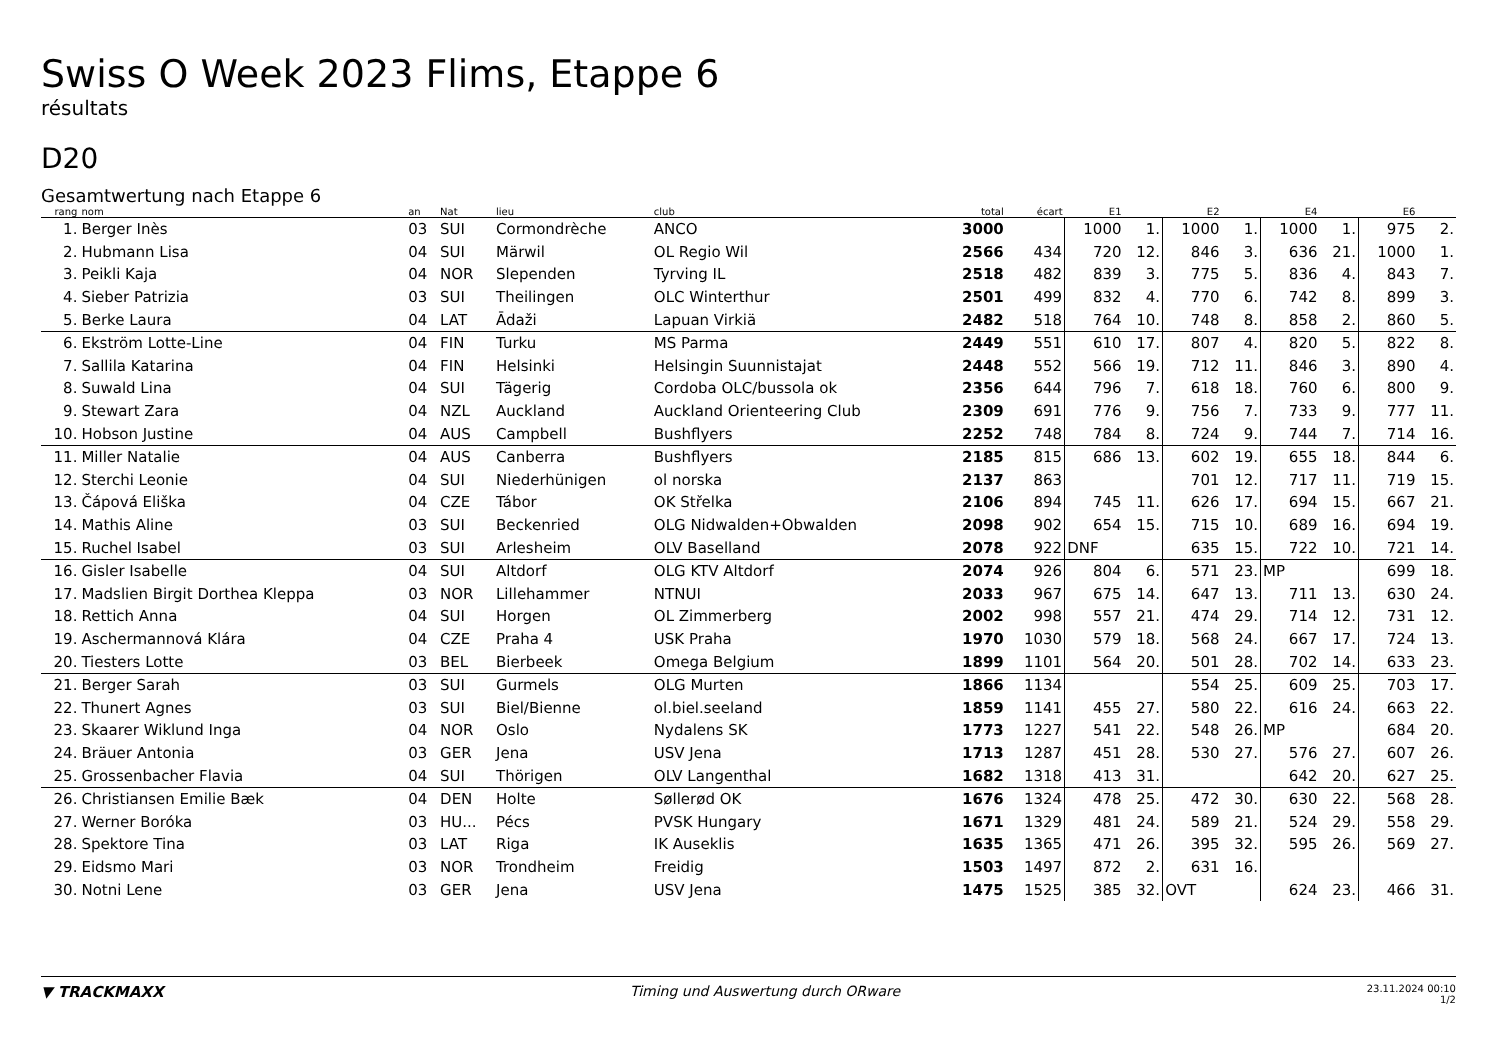Swiss O Week 2023 Flims, Etappe 6
résultats
D20
Gesamtwertung nach Etappe 6
| rang | nom | an | Nat | lieu | club | total | écart | E1 | | E2 | | E4 | | E6 | |
| --- | --- | --- | --- | --- | --- | --- | --- | --- | --- | --- | --- | --- | --- | --- | --- |
| 1. | Berger Inès | 03 | SUI | Cormondrèche | ANCO | 3000 | | 1000 | 1. | 1000 | 1. | 1000 | 1. | 975 | 2. |
| 2. | Hubmann Lisa | 04 | SUI | Märwil | OL Regio Wil | 2566 | 434 | 720 | 12. | 846 | 3. | 636 | 21. | 1000 | 1. |
| 3. | Peikli Kaja | 04 | NOR | Slependen | Tyrving IL | 2518 | 482 | 839 | 3. | 775 | 5. | 836 | 4. | 843 | 7. |
| 4. | Sieber Patrizia | 03 | SUI | Theilingen | OLC Winterthur | 2501 | 499 | 832 | 4. | 770 | 6. | 742 | 8. | 899 | 3. |
| 5. | Berke Laura | 04 | LAT | Ādaži | Lapuan Virkiä | 2482 | 518 | 764 | 10. | 748 | 8. | 858 | 2. | 860 | 5. |
| 6. | Ekström Lotte-Line | 04 | FIN | Turku | MS Parma | 2449 | 551 | 610 | 17. | 807 | 4. | 820 | 5. | 822 | 8. |
| 7. | Sallila Katarina | 04 | FIN | Helsinki | Helsingin Suunnistajat | 2448 | 552 | 566 | 19. | 712 | 11. | 846 | 3. | 890 | 4. |
| 8. | Suwald Lina | 04 | SUI | Tägerig | Cordoba OLC/bussola ok | 2356 | 644 | 796 | 7. | 618 | 18. | 760 | 6. | 800 | 9. |
| 9. | Stewart Zara | 04 | NZL | Auckland | Auckland Orienteering Club | 2309 | 691 | 776 | 9. | 756 | 7. | 733 | 9. | 777 | 11. |
| 10. | Hobson Justine | 04 | AUS | Campbell | Bushflyers | 2252 | 748 | 784 | 8. | 724 | 9. | 744 | 7. | 714 | 16. |
| 11. | Miller Natalie | 04 | AUS | Canberra | Bushflyers | 2185 | 815 | 686 | 13. | 602 | 19. | 655 | 18. | 844 | 6. |
| 12. | Sterchi Leonie | 04 | SUI | Niederhünigen | ol norska | 2137 | 863 | | | 701 | 12. | 717 | 11. | 719 | 15. |
| 13. | Čápová Eliška | 04 | CZE | Tábor | OK Střelka | 2106 | 894 | 745 | 11. | 626 | 17. | 694 | 15. | 667 | 21. |
| 14. | Mathis Aline | 03 | SUI | Beckenried | OLG Nidwalden+Obwalden | 2098 | 902 | 654 | 15. | 715 | 10. | 689 | 16. | 694 | 19. |
| 15. | Ruchel Isabel | 03 | SUI | Arlesheim | OLV Baselland | 2078 | 922 | DNF | | 635 | 15. | 722 | 10. | 721 | 14. |
| 16. | Gisler Isabelle | 04 | SUI | Altdorf | OLG KTV Altdorf | 2074 | 926 | 804 | 6. | 571 | 23. | MP | | 699 | 18. |
| 17. | Madslien Birgit Dorthea Kleppa | 03 | NOR | Lillehammer | NTNUI | 2033 | 967 | 675 | 14. | 647 | 13. | 711 | 13. | 630 | 24. |
| 18. | Rettich Anna | 04 | SUI | Horgen | OL Zimmerberg | 2002 | 998 | 557 | 21. | 474 | 29. | 714 | 12. | 731 | 12. |
| 19. | Aschermannová Klára | 04 | CZE | Praha 4 | USK Praha | 1970 | 1030 | 579 | 18. | 568 | 24. | 667 | 17. | 724 | 13. |
| 20. | Tiesters Lotte | 03 | BEL | Bierbeek | Omega Belgium | 1899 | 1101 | 564 | 20. | 501 | 28. | 702 | 14. | 633 | 23. |
| 21. | Berger Sarah | 03 | SUI | Gurmels | OLG Murten | 1866 | 1134 | | | 554 | 25. | 609 | 25. | 703 | 17. |
| 22. | Thunert Agnes | 03 | SUI | Biel/Bienne | ol.biel.seeland | 1859 | 1141 | 455 | 27. | 580 | 22. | 616 | 24. | 663 | 22. |
| 23. | Skaarer Wiklund Inga | 04 | NOR | Oslo | Nydalens SK | 1773 | 1227 | 541 | 22. | 548 | 26. | MP | | 684 | 20. |
| 24. | Bräuer Antonia | 03 | GER | Jena | USV Jena | 1713 | 1287 | 451 | 28. | 530 | 27. | 576 | 27. | 607 | 26. |
| 25. | Grossenbacher Flavia | 04 | SUI | Thörigen | OLV Langenthal | 1682 | 1318 | 413 | 31. | | | 642 | 20. | 627 | 25. |
| 26. | Christiansen Emilie Bæk | 04 | DEN | Holte | Søllerød OK | 1676 | 1324 | 478 | 25. | 472 | 30. | 630 | 22. | 568 | 28. |
| 27. | Werner Boróka | 03 | HU... | Pécs | PVSK Hungary | 1671 | 1329 | 481 | 24. | 589 | 21. | 524 | 29. | 558 | 29. |
| 28. | Spektore Tina | 03 | LAT | Riga | IK Auseklis | 1635 | 1365 | 471 | 26. | 395 | 32. | 595 | 26. | 569 | 27. |
| 29. | Eidsmo Mari | 03 | NOR | Trondheim | Freidig | 1503 | 1497 | 872 | 2. | 631 | 16. | | | | |
| 30. | Notni Lene | 03 | GER | Jena | USV Jena | 1475 | 1525 | 385 | 32. | OVT | | 624 | 23. | 466 | 31. |
▼ TRACKMAXX Timing und Auswertung durch ORware
23.11.2024 00:10
1/2